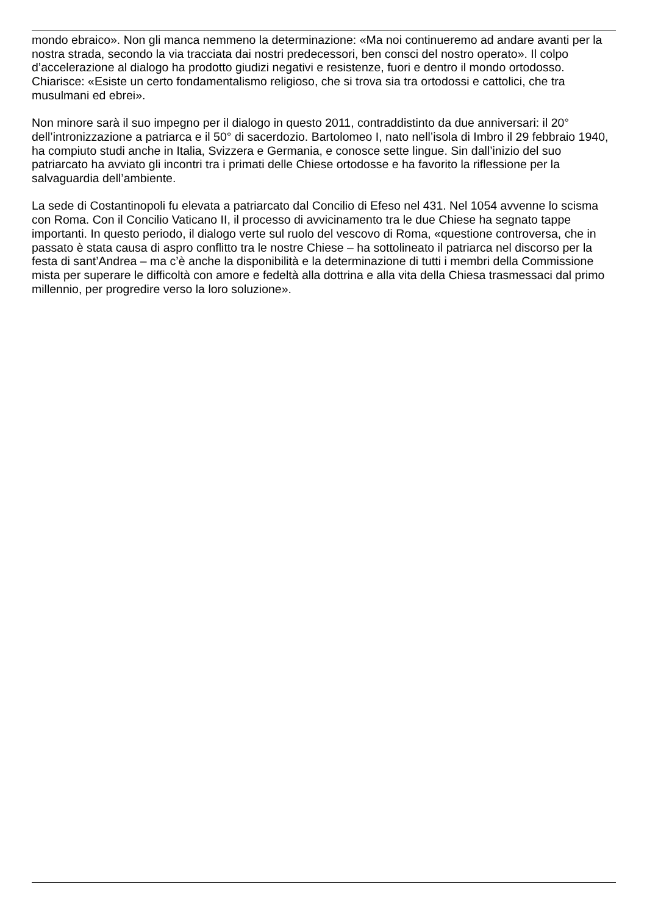mondo ebraico». Non gli manca nemmeno la determinazione: «Ma noi continueremo ad andare avanti per la nostra strada, secondo la via tracciata dai nostri predecessori, ben consci del nostro operato». Il colpo d’accelerazione al dialogo ha prodotto giudizi negativi e resistenze, fuori e dentro il mondo ortodosso. Chiarisce: «Esiste un certo fondamentalismo religioso, che si trova sia tra ortodossi e cattolici, che tra musulmani ed ebrei».
Non minore sarà il suo impegno per il dialogo in questo 2011, contraddistinto da due anniversari: il 20° dell’intronizzazione a patriarca e il 50° di sacerdozio. Bartolomeo I, nato nell’isola di Imbro il 29 febbraio 1940, ha compiuto studi anche in Italia, Svizzera e Germania, e conosce sette lingue. Sin dall’inizio del suo patriarcato ha avviato gli incontri tra i primati delle Chiese ortodosse e ha favorito la riflessione per la salvaguardia dell’ambiente.
La sede di Costantinopoli fu elevata a patriarcato dal Concilio di Efeso nel 431. Nel 1054 avvenne lo scisma con Roma. Con il Concilio Vaticano II, il processo di avvicinamento tra le due Chiese ha segnato tappe importanti. In questo periodo, il dialogo verte sul ruolo del vescovo di Roma, «questione controversa, che in passato è stata causa di aspro conflitto tra le nostre Chiese – ha sottolineato il patriarca nel discorso per la festa di sant’Andrea – ma c’è anche la disponibilità e la determinazione di tutti i membri della Commissione mista per superare le difficoltà con amore e fedeltà alla dottrina e alla vita della Chiesa trasmessaci dal primo millennio, per progredire verso la loro soluzione».